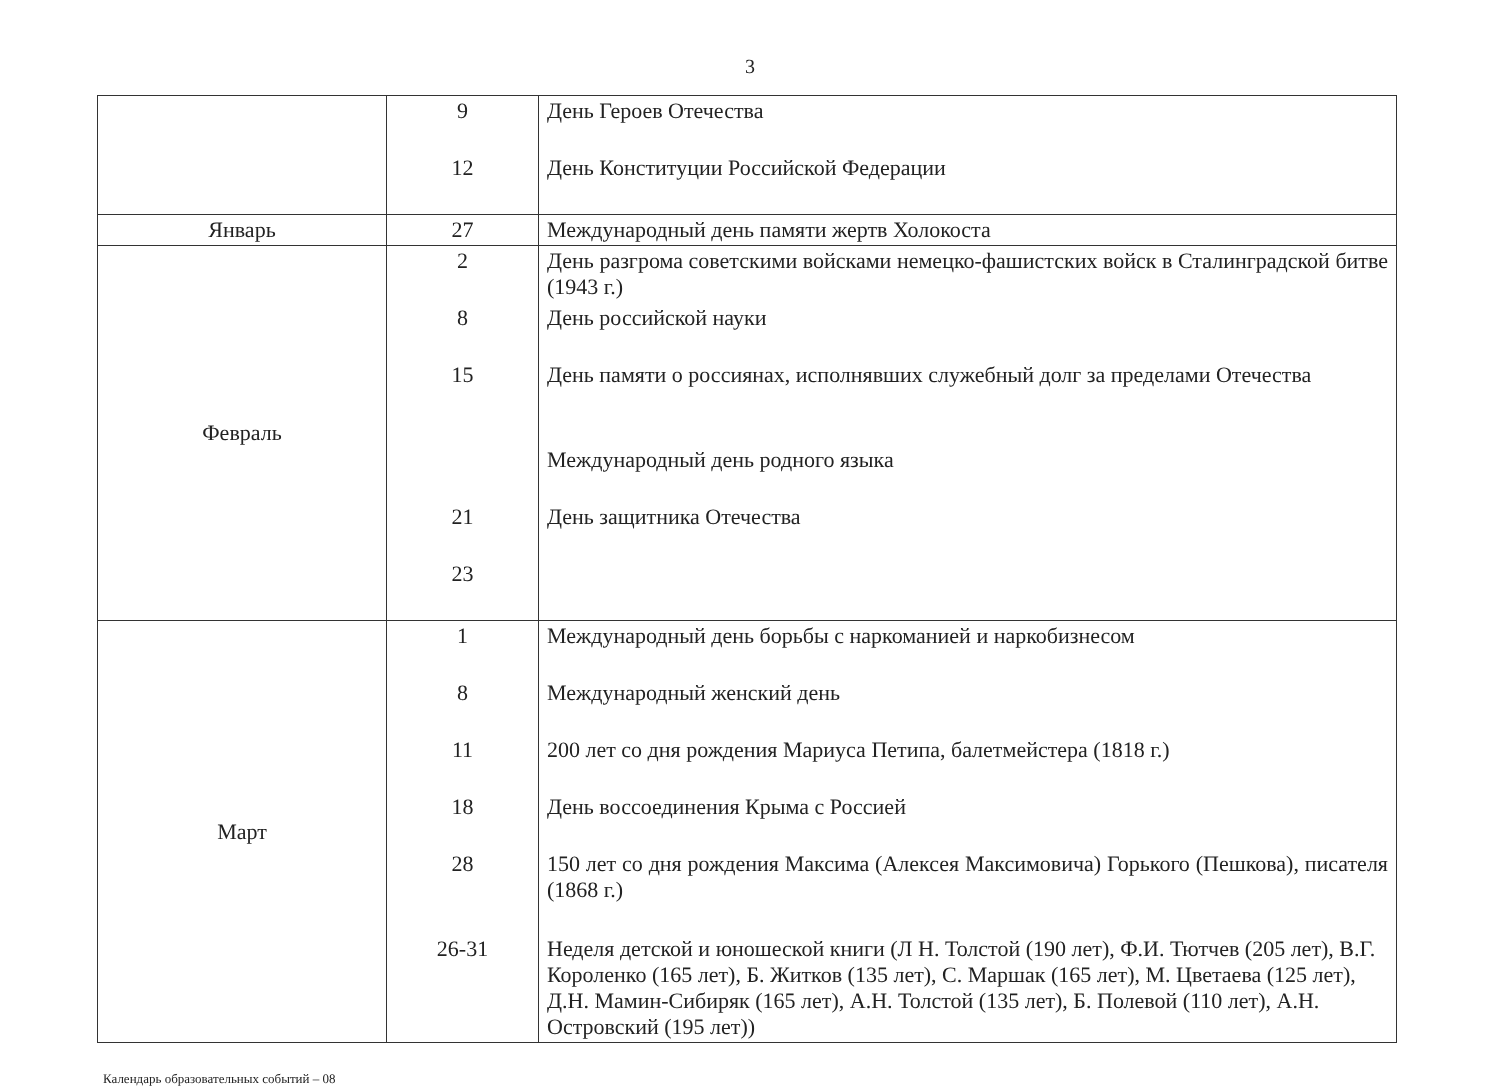3
| | 9 12 | День Героев Отечества День Конституции Российской Федерации |
| Январь | 27 | Международный день памяти жертв Холокоста |
| Февраль | 2 8 15 21 23 | День разгрома советскими войсками немецко-фашистских войск в Сталинградской битве (1943 г.) День российской науки День памяти о россиянах, исполнявших служебный долг за пределами Отечества Международный день родного языка День защитника Отечества |
| Март | 1 8 11 18 28 26-31 | Международный день борьбы с наркоманией и наркобизнесом Международный женский день 200 лет со дня рождения Мариуса Петипа, балетмейстера (1818 г.) День воссоединения Крыма с Россией 150 лет со дня рождения Максима (Алексея Максимовича) Горького (Пешкова), писателя (1868 г.) Неделя детской и юношеской книги (Л Н. Толстой (190 лет), Ф.И. Тютчев (205 лет), В.Г. Короленко (165 лет), Б. Житков (135 лет), С. Маршак (165 лет), М. Цветаева (125 лет), Д.Н. Мамин-Сибиряк (165 лет), А.Н. Толстой (135 лет), Б. Полевой (110 лет), А.Н. Островский (195 лет)) |
Календарь образовательных событий – 08